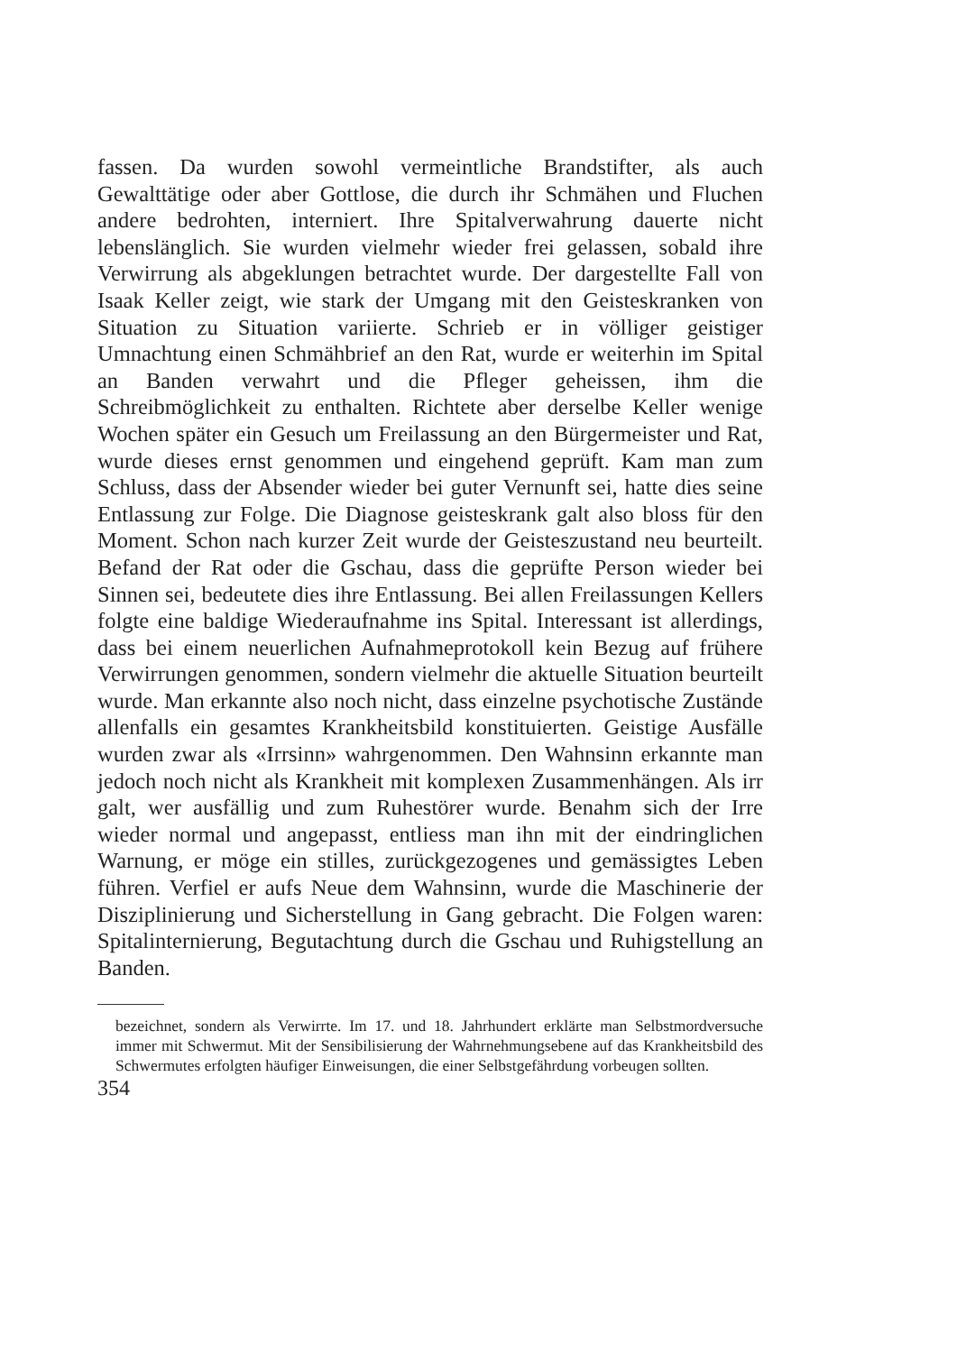fassen. Da wurden sowohl vermeintliche Brandstifter, als auch Gewalttätige oder aber Gottlose, die durch ihr Schmähen und Fluchen andere bedrohten, interniert. Ihre Spitalverwahrung dauerte nicht lebenslänglich. Sie wurden vielmehr wieder frei gelassen, sobald ihre Verwirrung als abgeklungen betrachtet wurde. Der dargestellte Fall von Isaak Keller zeigt, wie stark der Umgang mit den Geisteskranken von Situation zu Situation variierte. Schrieb er in völliger geistiger Umnachtung einen Schmähbrief an den Rat, wurde er weiterhin im Spital an Banden verwahrt und die Pfleger geheissen, ihm die Schreibmöglichkeit zu enthalten. Richtete aber derselbe Keller wenige Wochen später ein Gesuch um Freilassung an den Bürgermeister und Rat, wurde dieses ernst genommen und eingehend geprüft. Kam man zum Schluss, dass der Absender wieder bei guter Vernunft sei, hatte dies seine Entlassung zur Folge. Die Diagnose geisteskrank galt also bloss für den Moment. Schon nach kurzer Zeit wurde der Geisteszustand neu beurteilt. Befand der Rat oder die Gschau, dass die geprüfte Person wieder bei Sinnen sei, bedeutete dies ihre Entlassung. Bei allen Freilassungen Kellers folgte eine baldige Wiederaufnahme ins Spital. Interessant ist allerdings, dass bei einem neuerlichen Aufnahmeprotokoll kein Bezug auf frühere Verwirrungen genommen, sondern vielmehr die aktuelle Situation beurteilt wurde. Man erkannte also noch nicht, dass einzelne psychotische Zustände allenfalls ein gesamtes Krankheitsbild konstituierten. Geistige Ausfälle wurden zwar als «Irrsinn» wahrgenommen. Den Wahnsinn erkannte man jedoch noch nicht als Krankheit mit komplexen Zusammenhängen. Als irr galt, wer ausfällig und zum Ruhestörer wurde. Benahm sich der Irre wieder normal und angepasst, entliess man ihn mit der eindringlichen Warnung, er möge ein stilles, zurückgezogenes und gemässigtes Leben führen. Verfiel er aufs Neue dem Wahnsinn, wurde die Maschinerie der Disziplinierung und Sicherstellung in Gang gebracht. Die Folgen waren: Spitalinternierung, Begutachtung durch die Gschau und Ruhigstellung an Banden.
bezeichnet, sondern als Verwirrte. Im 17. und 18. Jahrhundert erklärte man Selbstmordversuche immer mit Schwermut. Mit der Sensibilisierung der Wahrnehmungsebene auf das Krankheitsbild des Schwermutes erfolgten häufiger Einweisungen, die einer Selbstgefährdung vorbeugen sollten.
354